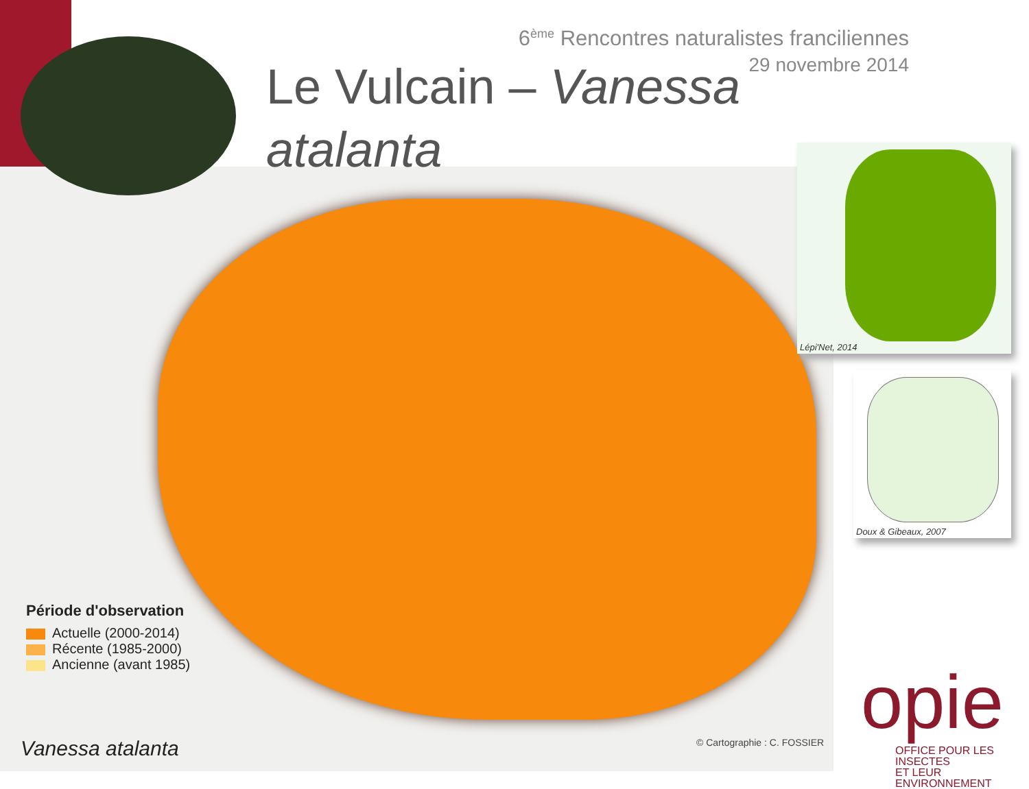6<sup>ème</sup> Rencontres naturalistes franciliennes
29 novembre 2014
Le Vulcain – Vanessa atalanta
Lépi'Net, 2014
Doux & Gibeaux, 2007
Période d'observation
Actuelle (2000-2014)
Récente (1985-2000)
Ancienne (avant 1985)
Vanessa atalanta © Cartographie : C. FOSSIER
opie
OFFICE POUR LES INSECTES
ET LEUR ENVIRONNEMENT